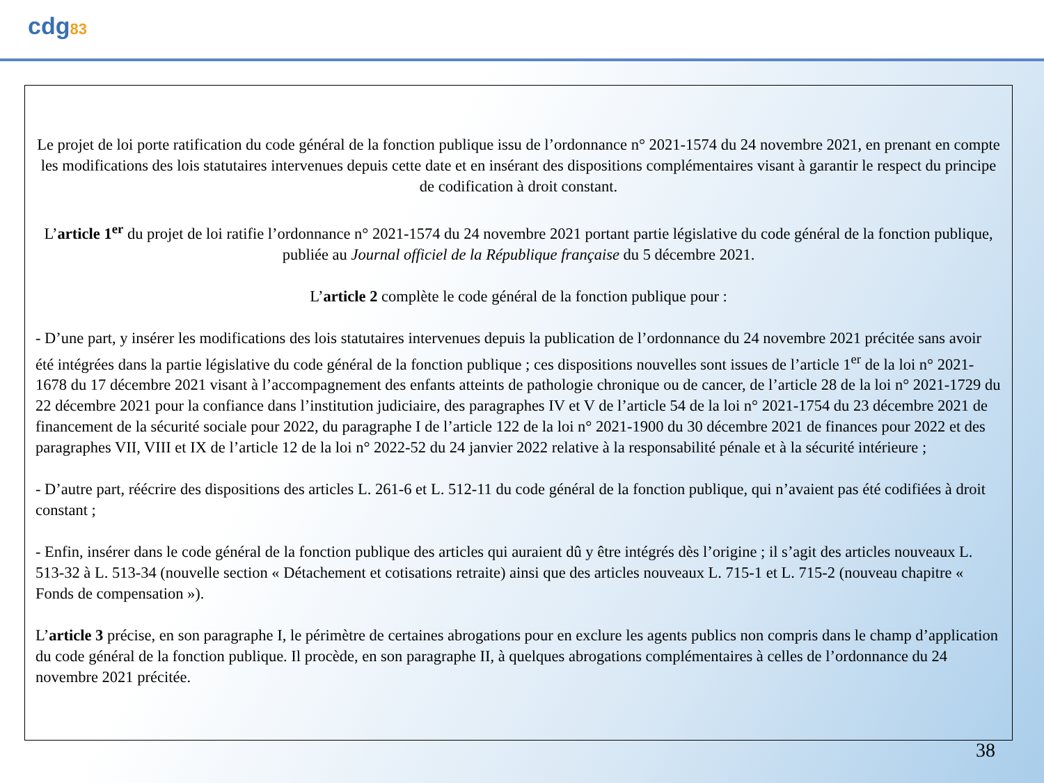cdg83
Le projet de loi porte ratification du code général de la fonction publique issu de l’ordonnance n° 2021-1574 du 24 novembre 2021, en prenant en compte les modifications des lois statutaires intervenues depuis cette date et en insérant des dispositions complémentaires visant à garantir le respect du principe de codification à droit constant.
L’article 1<sup>er</sup> du projet de loi ratifie l’ordonnance n° 2021-1574 du 24 novembre 2021 portant partie législative du code général de la fonction publique, publiée au Journal officiel de la République française du 5 décembre 2021.
L’article 2 complète le code général de la fonction publique pour :
- D’une part, y insérer les modifications des lois statutaires intervenues depuis la publication de l’ordonnance du 24 novembre 2021 précitée sans avoir été intégrées dans la partie législative du code général de la fonction publique ; ces dispositions nouvelles sont issues de l’article 1<sup>er</sup> de la loi n° 2021-1678 du 17 décembre 2021 visant à l’accompagnement des enfants atteints de pathologie chronique ou de cancer, de l’article 28 de la loi n° 2021-1729 du 22 décembre 2021 pour la confiance dans l’institution judiciaire, des paragraphes IV et V de l’article 54 de la loi n° 2021-1754 du 23 décembre 2021 de financement de la sécurité sociale pour 2022, du paragraphe I de l’article 122 de la loi n° 2021-1900 du 30 décembre 2021 de finances pour 2022 et des paragraphes VII, VIII et IX de l’article 12 de la loi n° 2022-52 du 24 janvier 2022 relative à la responsabilité pénale et à la sécurité intérieure ;
- D’autre part, réécrire des dispositions des articles L. 261-6 et L. 512-11 du code général de la fonction publique, qui n’avaient pas été codifiées à droit constant ;
- Enfin, insérer dans le code général de la fonction publique des articles qui auraient dû y être intégrés dès l’origine ; il s’agit des articles nouveaux L. 513-32 à L. 513-34 (nouvelle section « Détachement et cotisations retraite) ainsi que des articles nouveaux L. 715-1 et L. 715-2 (nouveau chapitre « Fonds de compensation »).
L’article 3 précise, en son paragraphe I, le périmètre de certaines abrogations pour en exclure les agents publics non compris dans le champ d’application du code général de la fonction publique. Il procède, en son paragraphe II, à quelques abrogations complémentaires à celles de l’ordonnance du 24 novembre 2021 précitée.
38